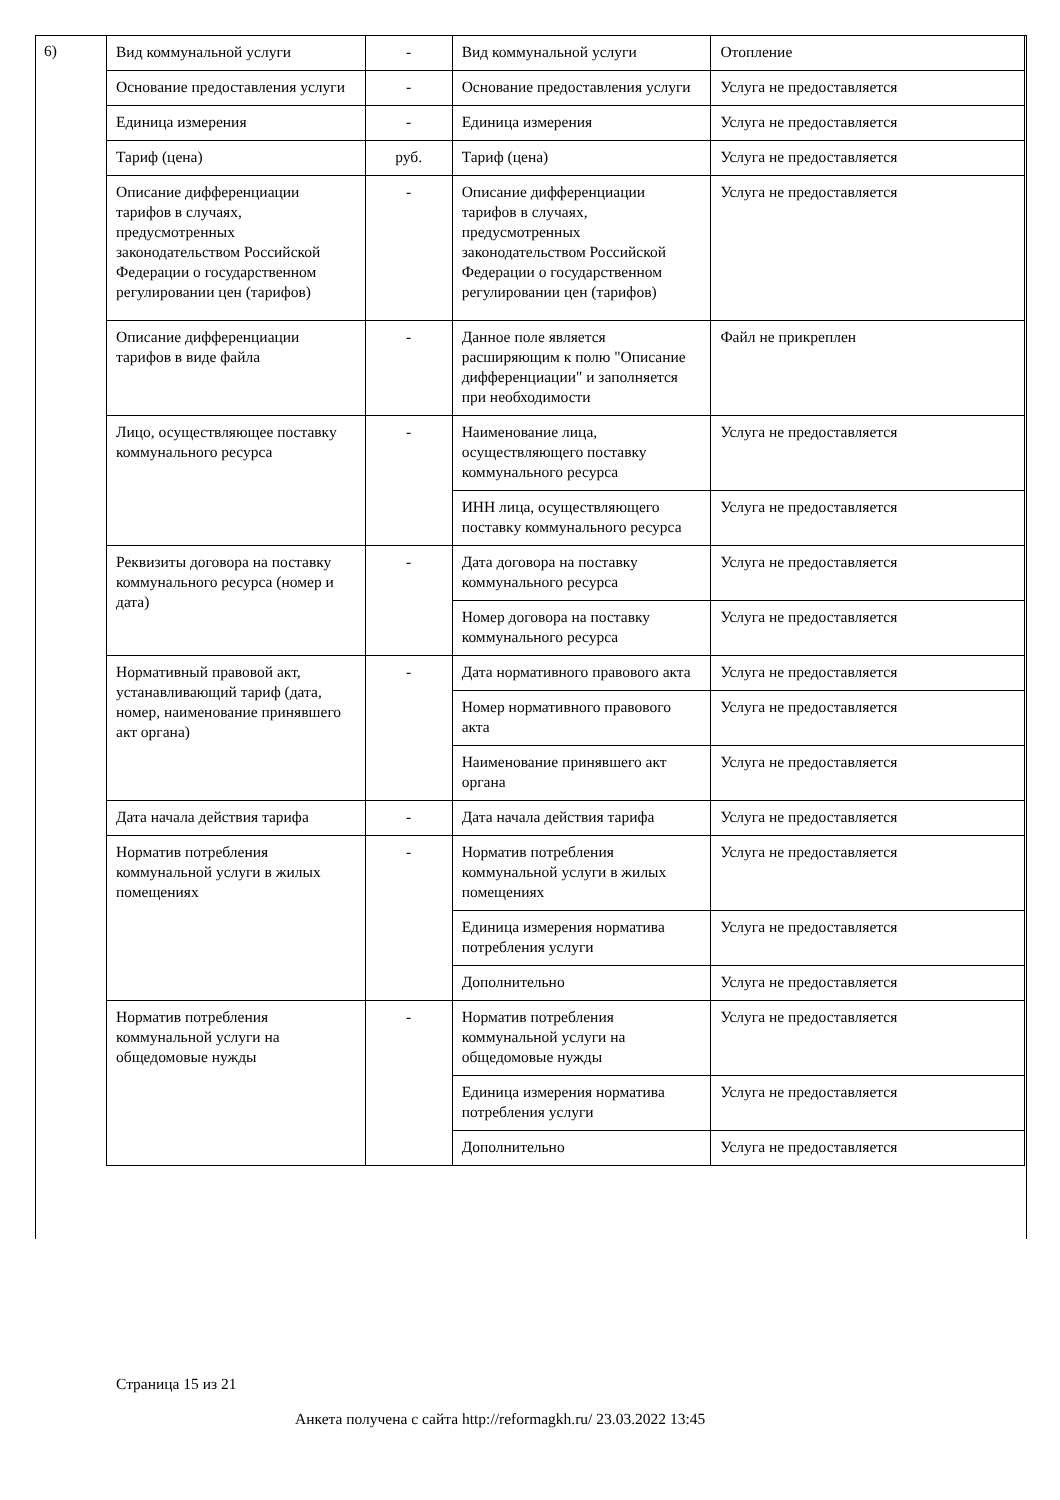6)
| Вид коммунальной услуги | - | Вид коммунальной услуги | Отопление |
| Основание предоставления услуги | - | Основание предоставления услуги | Услуга не предоставляется |
| Единица измерения | - | Единица измерения | Услуга не предоставляется |
| Тариф (цена) | руб. | Тариф (цена) | Услуга не предоставляется |
| Описание дифференциации тарифов в случаях, предусмотренных законодательством Российской Федерации о государственном регулировании цен (тарифов) | - | Описание дифференциации тарифов в случаях, предусмотренных законодательством Российской Федерации о государственном регулировании цен (тарифов) | Услуга не предоставляется |
| Описание дифференциации тарифов в виде файла | - | Данное поле является расширяющим к полю "Описание дифференциации" и заполняется при необходимости | Файл не прикреплен |
| Лицо, осуществляющее поставку коммунального ресурса | - | Наименование лица, осуществляющего поставку коммунального ресурса | Услуга не предоставляется |
| | | ИНН лица, осуществляющего поставку коммунального ресурса | Услуга не предоставляется |
| Реквизиты договора на поставку коммунального ресурса (номер и дата) | - | Дата договора на поставку коммунального ресурса | Услуга не предоставляется |
| | | Номер договора на поставку коммунального ресурса | Услуга не предоставляется |
| Нормативный правовой акт, устанавливающий тариф (дата, номер, наименование принявшего акт органа) | - | Дата нормативного правового акта | Услуга не предоставляется |
| | | Номер нормативного правового акта | Услуга не предоставляется |
| | | Наименование принявшего акт органа | Услуга не предоставляется |
| Дата начала действия тарифа | - | Дата начала действия тарифа | Услуга не предоставляется |
| Норматив потребления коммунальной услуги в жилых помещениях | - | Норматив потребления коммунальной услуги в жилых помещениях | Услуга не предоставляется |
| | | Единица измерения норматива потребления услуги | Услуга не предоставляется |
| | | Дополнительно | Услуга не предоставляется |
| Норматив потребления коммунальной услуги на общедомовые нужды | - | Норматив потребления коммунальной услуги на общедомовые нужды | Услуга не предоставляется |
| | | Единица измерения норматива потребления услуги | Услуга не предоставляется |
| | | Дополнительно | Услуга не предоставляется |
Страница 15 из 21
Анкета получена с сайта http://reformagkh.ru/ 23.03.2022 13:45